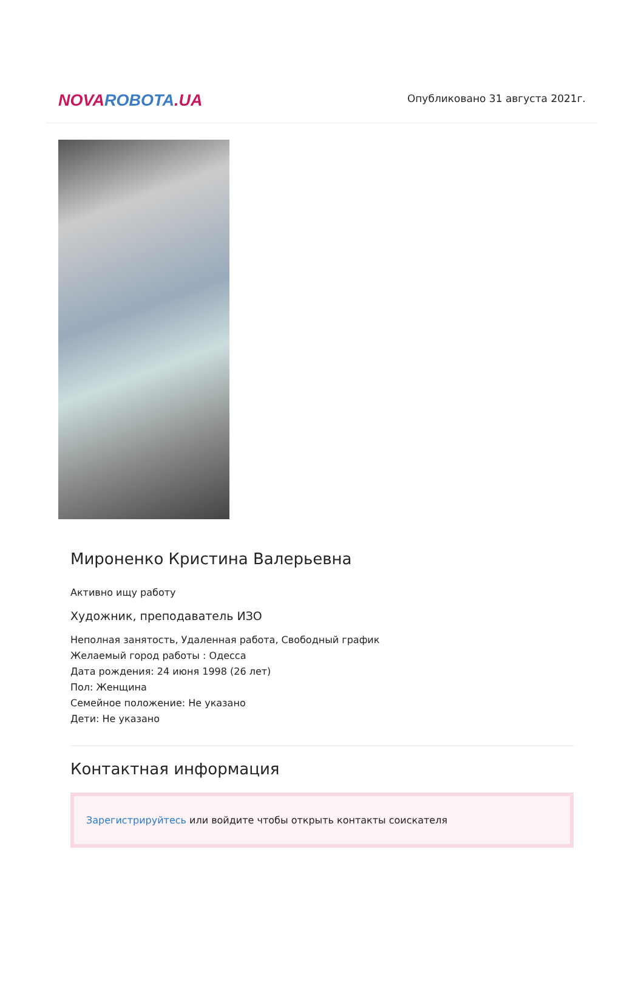NOVA ROBOTA.UA
Опубликовано 31 августа 2021г.
Мироненко Кристина Валерьевна
Активно ищу работу
Художник, преподаватель ИЗО
Неполная занятость, Удаленная работа, Свободный график
Желаемый город работы : Одесса
Дата рождения: 24 июня 1998 (26 лет)
Пол: Женщина
Семейное положение: Не указано
Дети: Не указано
Контактная информация
Зарегистрируйтесь или войдите чтобы открыть контакты соискателя